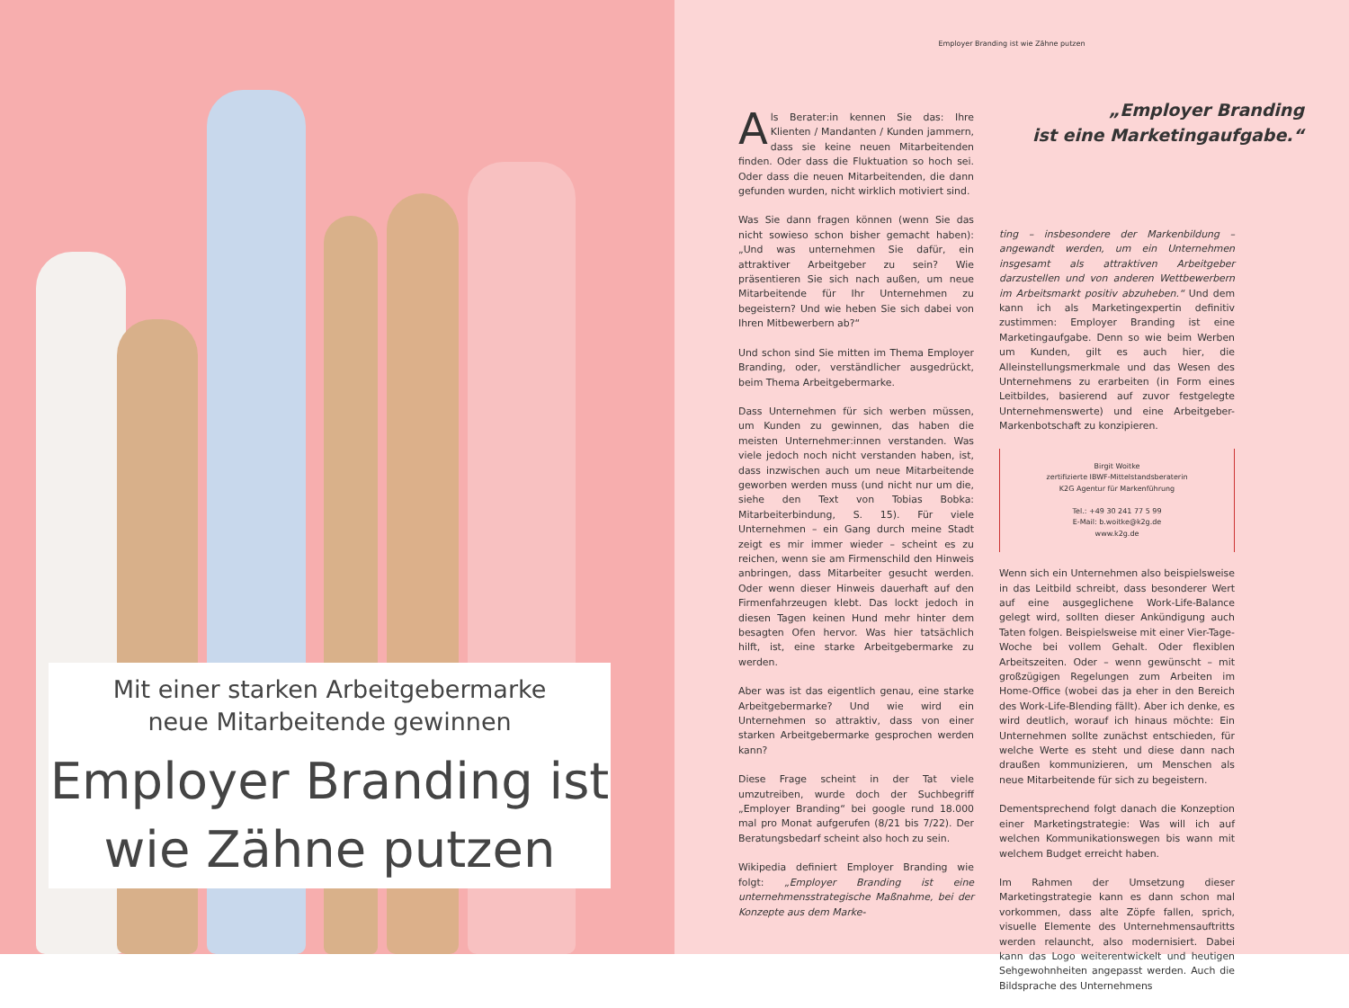Mit einer starken Arbeitgebermarke
neue Mitarbeitende gewinnen
Employer Branding ist
wie Zähne putzen
Employer Branding ist wie Zähne putzen
„Employer Branding
ist eine Marketingaufgabe.“
Als Berater:in kennen Sie das: Ihre Klienten / Mandanten / Kunden jammern, dass sie keine neuen Mitarbeitenden finden. Oder dass die Fluktuation so hoch sei. Oder dass die neuen Mitarbeitenden, die dann gefunden wurden, nicht wirklich motiviert sind.
Was Sie dann fragen können (wenn Sie das nicht sowieso schon bisher gemacht haben): „Und was unternehmen Sie dafür, ein attraktiver Arbeitgeber zu sein? Wie präsentieren Sie sich nach außen, um neue Mitarbeitende für Ihr Unternehmen zu begeistern? Und wie heben Sie sich dabei von Ihren Mitbewerbern ab?“
Und schon sind Sie mitten im Thema Employer Branding, oder, verständlicher ausgedrückt, beim Thema Arbeitgebermarke.
Dass Unternehmen für sich werben müssen, um Kunden zu gewinnen, das haben die meisten Unternehmer:innen verstanden. Was viele jedoch noch nicht verstanden haben, ist, dass inzwischen auch um neue Mitarbeitende geworben werden muss (und nicht nur um die, siehe den Text von Tobias Bobka: Mitarbeiterbindung, S. 15). Für viele Unternehmen – ein Gang durch meine Stadt zeigt es mir immer wieder – scheint es zu reichen, wenn sie am Firmenschild den Hinweis anbringen, dass Mitarbeiter gesucht werden. Oder wenn dieser Hinweis dauerhaft auf den Firmenfahrzeugen klebt. Das lockt jedoch in diesen Tagen keinen Hund mehr hinter dem besagten Ofen hervor. Was hier tatsächlich hilft, ist, eine starke Arbeitgebermarke zu werden.
Aber was ist das eigentlich genau, eine starke Arbeitgebermarke? Und wie wird ein Unternehmen so attraktiv, dass von einer starken Arbeitgebermarke gesprochen werden kann?
Diese Frage scheint in der Tat viele umzutreiben, wurde doch der Suchbegriff „Employer Branding“ bei google rund 18.000 mal pro Monat aufgerufen (8/21 bis 7/22). Der Beratungsbedarf scheint also hoch zu sein.
Wikipedia definiert Employer Branding wie folgt: „Employer Branding ist eine unternehmensstrategische Maßnahme, bei der Konzepte aus dem Marke-
ting – insbesondere der Markenbildung – angewandt werden, um ein Unternehmen insgesamt als attraktiven Arbeitgeber darzustellen und von anderen Wettbewerbern im Arbeitsmarkt positiv abzuheben.“ Und dem kann ich als Marketingexpertin definitiv zustimmen: Employer Branding ist eine Marketingaufgabe. Denn so wie beim Werben um Kunden, gilt es auch hier, die Alleinstellungsmerkmale und das Wesen des Unternehmens zu erarbeiten (in Form eines Leitbildes, basierend auf zuvor festgelegte Unternehmenswerte) und eine Arbeitgeber-Markenbotschaft zu konzipieren.
Birgit Woitke
zertifizierte IBWF-Mittelstandsberaterin
K2G Agentur für Markenführung
Tel.: +49 30 241 77 5 99
E-Mail: b.woitke@k2g.de
www.k2g.de
Wenn sich ein Unternehmen also beispielsweise in das Leitbild schreibt, dass besonderer Wert auf eine ausgeglichene Work-Life-Balance gelegt wird, sollten dieser Ankündigung auch Taten folgen. Beispielsweise mit einer Vier-Tage-Woche bei vollem Gehalt. Oder flexiblen Arbeitszeiten. Oder – wenn gewünscht – mit großzügigen Regelungen zum Arbeiten im Home-Office (wobei das ja eher in den Bereich des Work-Life-Blending fällt). Aber ich denke, es wird deutlich, worauf ich hinaus möchte: Ein Unternehmen sollte zunächst entschieden, für welche Werte es steht und diese dann nach draußen kommunizieren, um Menschen als neue Mitarbeitende für sich zu begeistern.
Dementsprechend folgt danach die Konzeption einer Marketingstrategie: Was will ich auf welchen Kommunikationswegen bis wann mit welchem Budget erreicht haben.
Im Rahmen der Umsetzung dieser Marketingstrategie kann es dann schon mal vorkommen, dass alte Zöpfe fallen, sprich, visuelle Elemente des Unternehmensauftritts werden relauncht, also modernisiert. Dabei kann das Logo weiterentwickelt und heutigen Sehgewohnheiten angepasst werden. Auch die Bildsprache des Unternehmens